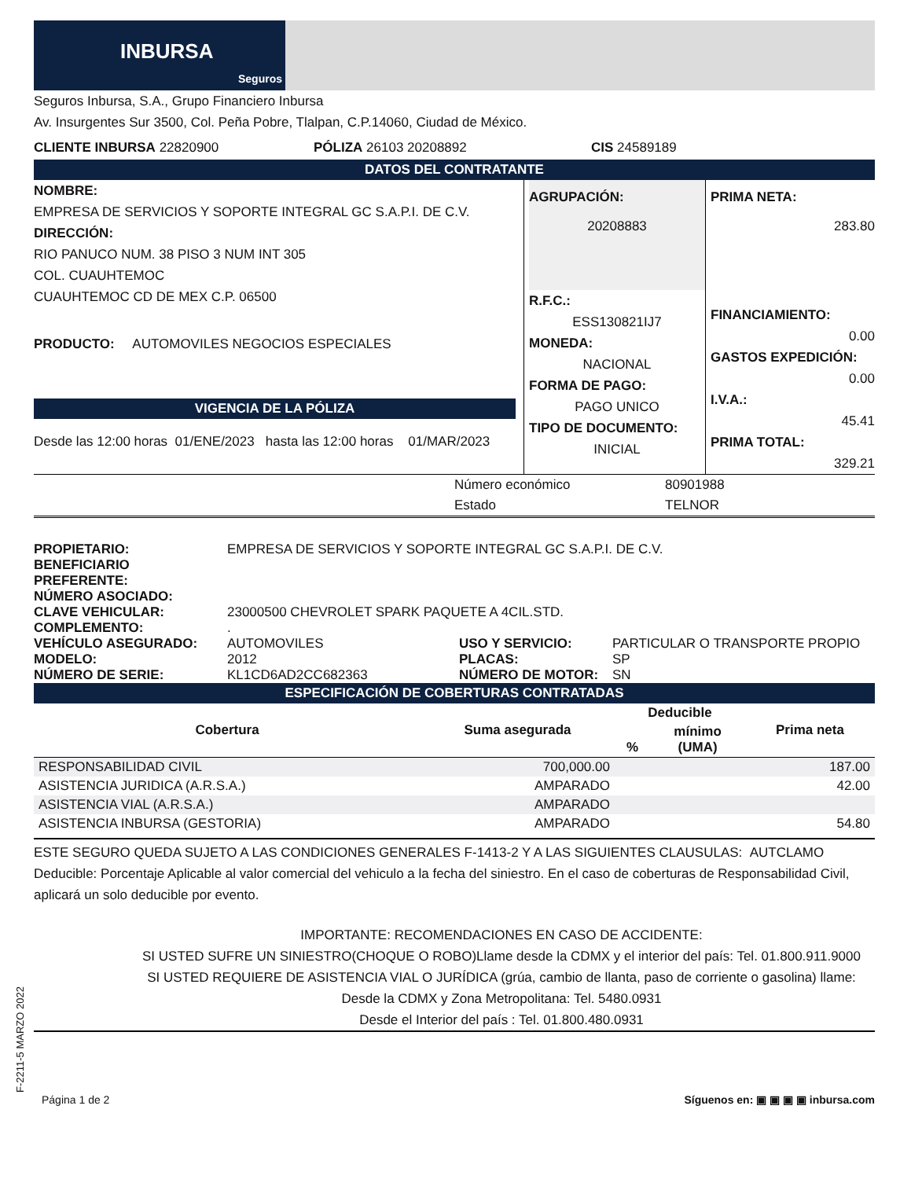INBURSA
Seguros
Seguros Inbursa, S.A., Grupo Financiero Inbursa
Av. Insurgentes Sur 3500, Col. Peña Pobre, Tlalpan, C.P.14060, Ciudad de México.
CLIENTE INBURSA 22820900 PÓLIZA 26103 20208892 CIS 24589189
DATOS DEL CONTRATANTE
NOMBRE:
EMPRESA DE SERVICIOS Y SOPORTE INTEGRAL GC S.A.P.I. DE C.V.
DIRECCIÓN:
RIO PANUCO NUM. 38 PISO 3 NUM INT 305
COL. CUAUHTEMOC
CUAUHTEMOC CD DE MEX C.P. 06500
PRODUCTO: AUTOMOVILES NEGOCIOS ESPECIALES
VIGENCIA DE LA PÓLIZA
Desde las 12:00 horas 01/ENE/2023 hasta las 12:00 horas 01/MAR/2023
AGRUPACIÓN:
20208883
R.F.C.:
ESS130821IJ7
MONEDA:
NACIONAL
FORMA DE PAGO:
PAGO UNICO
TIPO DE DOCUMENTO:
INICIAL
PRIMA NETA:
283.80
FINANCIAMIENTO:
0.00
GASTOS EXPEDICIÓN:
0.00
I.V.A.:
45.41
PRIMA TOTAL:
329.21
Número económico 80901988
Estado TELNOR
| PROPIETARIO: | EMPRESA DE SERVICIOS Y SOPORTE INTEGRAL GC S.A.P.I. DE C.V. | | |
| BENEFICIARIO PREFERENTE: | | | |
| NÚMERO ASOCIADO: | | | |
| CLAVE VEHICULAR: | 23000500 CHEVROLET SPARK PAQUETE A 4CIL.STD. | | |
| COMPLEMENTO: | . | | |
| VEHÍCULO ASEGURADO: | AUTOMOVILES | USO Y SERVICIO: | PARTICULAR O TRANSPORTE PROPIO |
| MODELO: | 2012 | PLACAS: | SP |
| NÚMERO DE SERIE: | KL1CD6AD2CC682363 | NÚMERO DE MOTOR: | SN |
ESPECIFICACIÓN DE COBERTURAS CONTRATADAS
| Cobertura | Suma asegurada | Deducible | | Prima neta |
| --- | --- | --- | --- | --- |
| | | % | mínimo (UMA) | |
| RESPONSABILIDAD CIVIL | 700,000.00 | | | 187.00 |
| ASISTENCIA JURIDICA (A.R.S.A.) | AMPARADO | | | 42.00 |
| ASISTENCIA VIAL (A.R.S.A.) | AMPARADO | | | |
| ASISTENCIA INBURSA (GESTORIA) | AMPARADO | | | 54.80 |
ESTE SEGURO QUEDA SUJETO A LAS CONDICIONES GENERALES F-1413-2 Y A LAS SIGUIENTES CLAUSULAS: AUTCLAMO
Deducible: Porcentaje Aplicable al valor comercial del vehiculo a la fecha del siniestro. En el caso de coberturas de Responsabilidad Civil, aplicará un solo deducible por evento.
IMPORTANTE: RECOMENDACIONES EN CASO DE ACCIDENTE:
SI USTED SUFRE UN SINIESTRO(CHOQUE O ROBO)Llame desde la CDMX y el interior del país: Tel. 01.800.911.9000
SI USTED REQUIERE DE ASISTENCIA VIAL O JURÍDICA (grúa, cambio de llanta, paso de corriente o gasolina) llame:
Desde la CDMX y Zona Metropolitana: Tel. 5480.0931
Desde el Interior del país : Tel. 01.800.480.0931
Página 1 de 2 Síguenos en: ▣ ▣ ▣ ▣ inbursa.com
F-2211-5 MARZO 2022